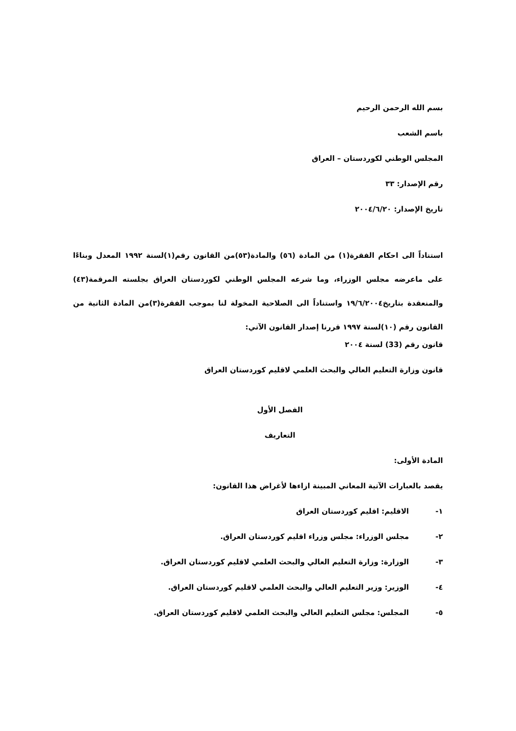بسم الله الرحمن الرحيم
باسم الشعب
المجلس الوطني لكوردستان – العراق
رقم الإصدار: ٣٣
تاريخ الإصدار: ٢٠٠٤/٦/٢٠
استناداً الى احكام الفقرة(١) من المادة (٥٦) والمادة(٥٣)من القانون رقم(١)لسنة ١٩٩٢ المعدل وبناءًا على ماعرضه مجلس الوزراء، وما شرعه المجلس الوطني لكوردستان العراق بجلسته المرقمة(٤٣) والمنعقدة بتاريخ١٩/٦/٢٠٠٤ واستناداً الى الصلاحية المخولة لنا بموجب الفقرة(٣)من المادة الثانية من القانون رقم (١٠)لسنة ١٩٩٧ قررنا إصدار القانون الآتي:
قانون رقم (33) لسنة ٢٠٠٤
قانون وزارة التعليم العالي والبحث العلمي لاقليم كوردستان العراق
الفصل الأول
التعاريف
المادة الأولى:
يقصد بالعبارات الآتية المعاني المبينة ازاءها لأغراض هذا القانون:
١- الاقليم: اقليم كوردستان العراق
٢- مجلس الوزراء: مجلس وزراء اقليم كوردستان العراق.
٣- الوزارة: وزارة التعليم العالي والبحث العلمي لاقليم كوردستان العراق.
٤- الوزير: وزير التعليم العالي والبحث العلمي لاقليم كوردستان العراق.
٥- المجلس: مجلس التعليم العالي والبحث العلمي لاقليم كوردستان العراق.